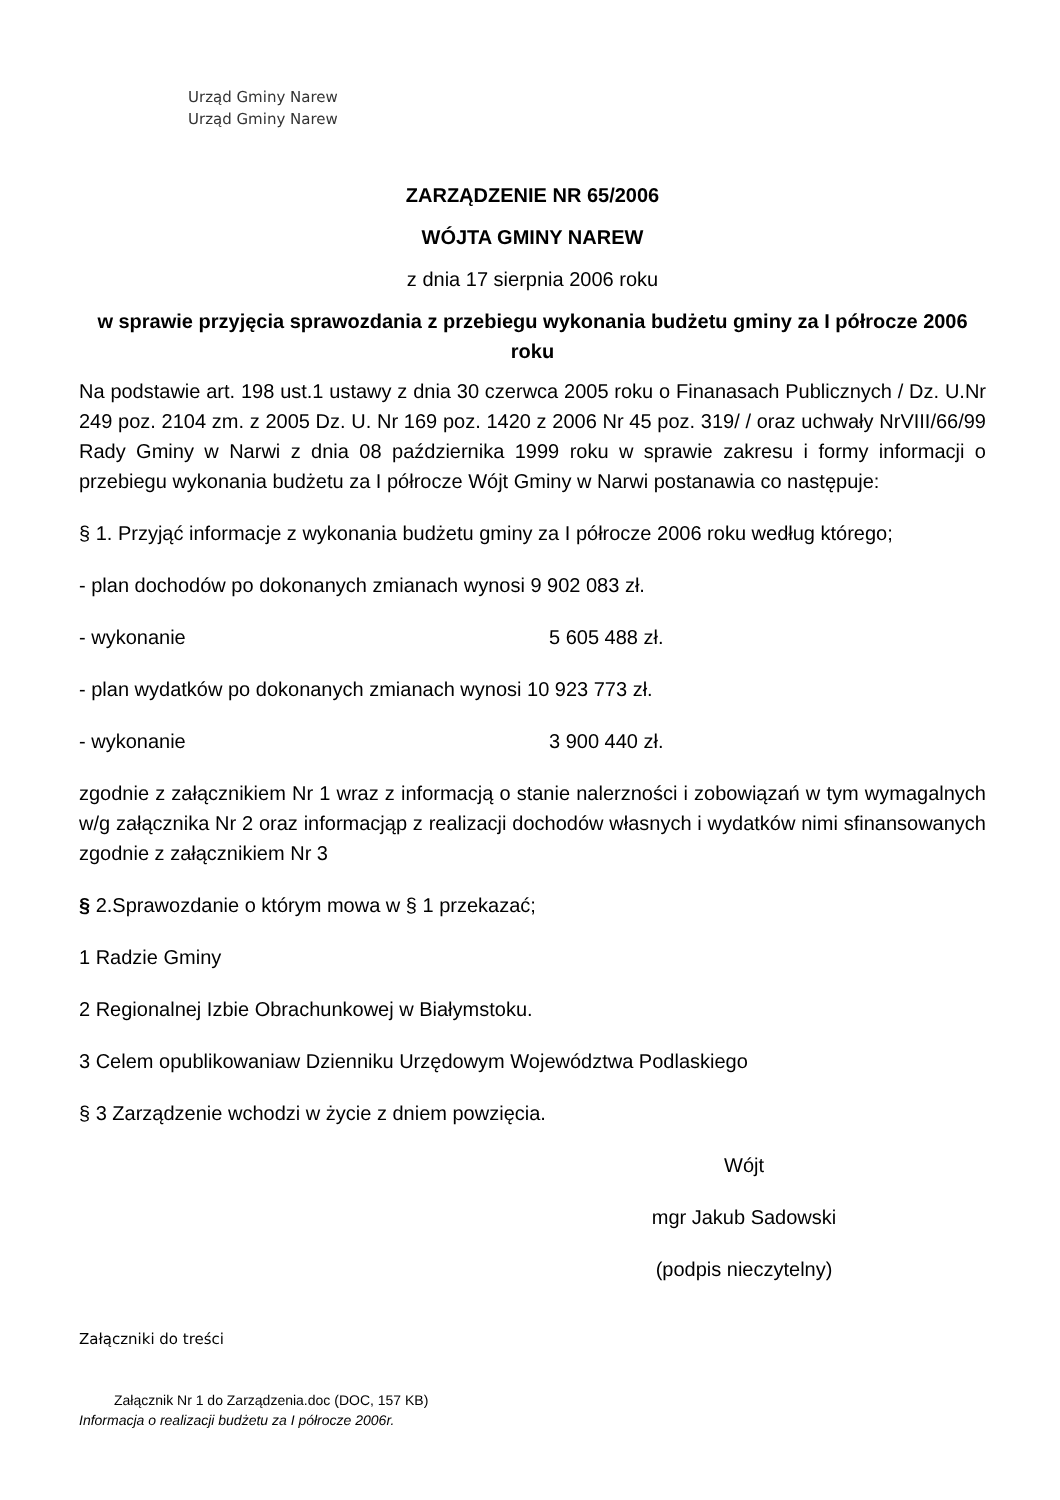Urząd Gminy Narew
Urząd Gminy Narew
ZARZĄDZENIE NR 65/2006
WÓJTA GMINY NAREW
z dnia 17 sierpnia 2006 roku
w sprawie przyjęcia sprawozdania z przebiegu wykonania budżetu gminy za I półrocze 2006 roku
Na podstawie art. 198 ust.1 ustawy z dnia 30 czerwca 2005 roku o Finanasach Publicznych / Dz. U.Nr 249 poz. 2104 zm. z 2005 Dz. U. Nr 169 poz. 1420 z 2006 Nr 45 poz. 319/ / oraz uchwały NrVIII/66/99 Rady Gminy w Narwi z dnia 08 października 1999 roku w sprawie zakresu i formy informacji o przebiegu wykonania budżetu za I półrocze Wójt Gminy w Narwi postanawia co następuje:
§ 1. Przyjąć informacje z wykonania budżetu gminy za I półrocze 2006 roku według którego;
- plan dochodów po dokonanych zmianach wynosi 9 902 083 zł.
- wykonanie 5 605 488 zł.
- plan wydatków po dokonanych zmianach wynosi 10 923 773 zł.
- wykonanie 3 900 440 zł.
zgodnie z załącznikiem Nr 1 wraz z informacją o stanie nalerzności i zobowiązań w tym wymagalnych w/g załącznika Nr 2 oraz informacjąp z realizacji dochodów własnych i wydatków nimi sfinansowanych zgodnie z załącznikiem Nr 3
§ 2.Sprawozdanie o którym mowa w § 1 przekazać;
1 Radzie Gminy
2 Regionalnej Izbie Obrachunkowej w Białymstoku.
3 Celem opublikowaniaw Dzienniku Urzędowym Województwa Podlaskiego
§ 3 Zarządzenie wchodzi w życie z dniem powzięcia.
Wójt
mgr Jakub Sadowski
(podpis nieczytelny)
Załączniki do treści
Załącznik Nr 1 do Zarządzenia.doc (DOC, 157 KB)
Informacja o realizacji budżetu za I półrocze 2006r.